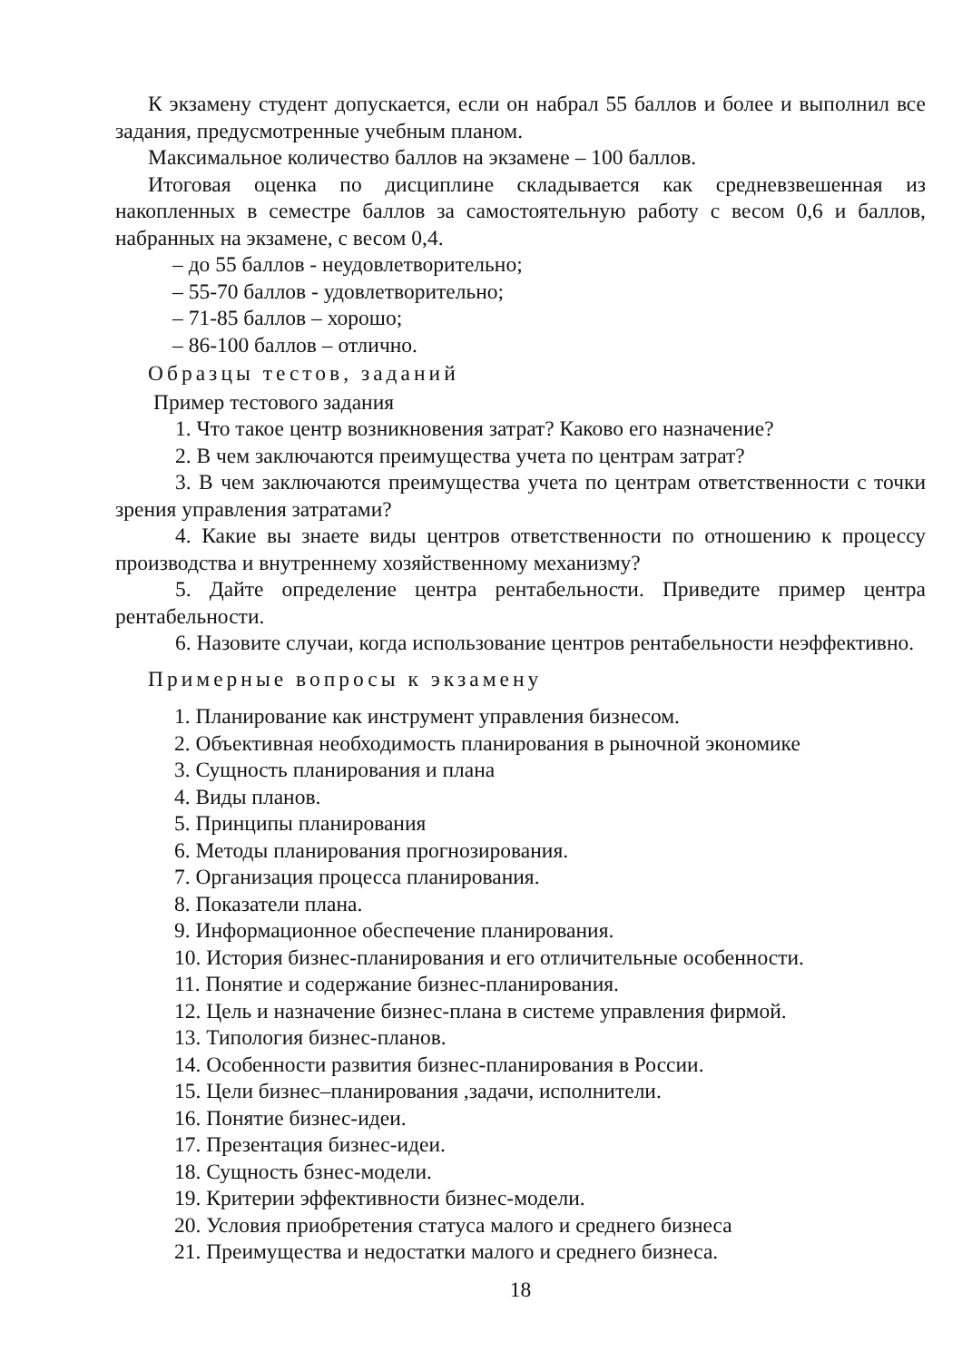К экзамену студент допускается, если он набрал 55 баллов и более и выполнил все задания, предусмотренные учебным планом.
Максимальное количество баллов на экзамене – 100 баллов.
Итоговая оценка по дисциплине складывается как средневзвешенная из накопленных в семестре баллов за самостоятельную работу с весом 0,6 и баллов, набранных на экзамене, с весом 0,4.
– до 55 баллов - неудовлетворительно;
– 55-70 баллов - удовлетворительно;
– 71-85 баллов – хорошо;
– 86-100 баллов – отлично.
Образцы тестов, заданий
Пример тестового задания
1. Что такое центр возникновения затрат? Каково его назначение?
2. В чем заключаются преимущества учета по центрам затрат?
3. В чем заключаются преимущества учета по центрам ответственности с точки зрения управления затратами?
4. Какие вы знаете виды центров ответственности по отношению к процессу производства и внутреннему хозяйственному механизму?
5. Дайте определение центра рентабельности. Приведите пример центра рентабельности.
6. Назовите случаи, когда использование центров рентабельности неэффективно.
Примерные вопросы к экзамену
1. Планирование как инструмент управления бизнесом.
2. Объективная необходимость планирования в рыночной экономике
3. Сущность планирования и плана
4. Виды планов.
5. Принципы планирования
6. Методы планирования прогнозирования.
7. Организация процесса планирования.
8. Показатели плана.
9. Информационное обеспечение планирования.
10. История бизнес-планирования и его отличительные особенности.
11. Понятие и содержание бизнес-планирования.
12. Цель и назначение бизнес-плана в системе управления фирмой.
13. Типология бизнес-планов.
14. Особенности развития бизнес-планирования в России.
15. Цели бизнес–планирования ,задачи, исполнители.
16. Понятие бизнес-идеи.
17. Презентация бизнес-идеи.
18. Сущность бзнес-модели.
19. Критерии эффективности бизнес-модели.
20. Условия приобретения статуса малого и среднего бизнеса
21. Преимущества и недостатки малого и среднего бизнеса.
18